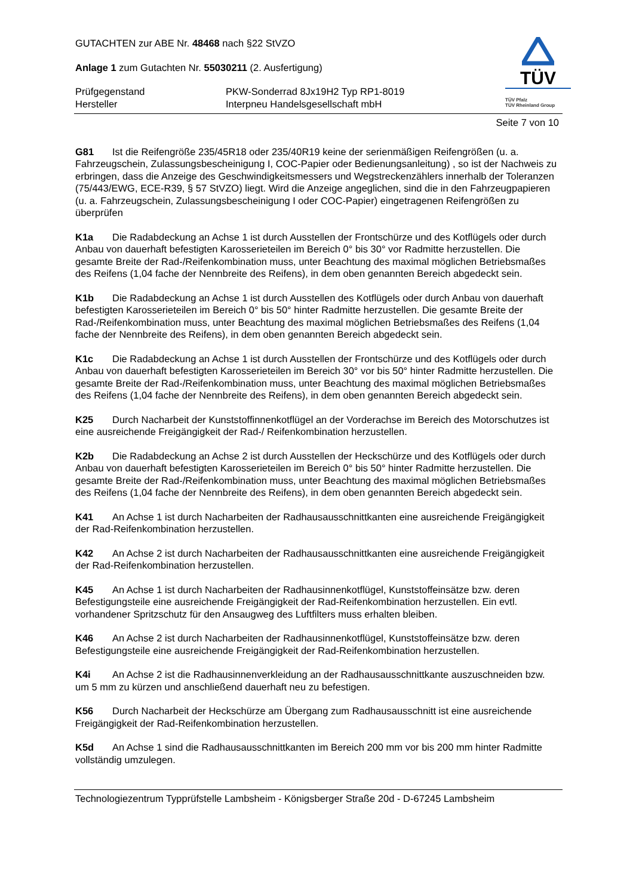GUTACHTEN zur ABE Nr. 48468 nach §22 StVZO
Anlage 1 zum Gutachten Nr. 55030211 (2. Ausfertigung)
Prüfgegenstand
PKW-Sonderrad 8Jx19H2 Typ RP1-8019
Hersteller
Interpneu Handelsgesellschaft mbH
TÜV
TÜV Pfalz
TÜV Rheinland Group
Seite 7 von 10
G81 Ist die Reifengröße 235/45R18 oder 235/40R19 keine der serienmäßigen Reifengrößen (u. a. Fahrzeugschein, Zulassungsbescheinigung I, COC-Papier oder Bedienungsanleitung) , so ist der Nachweis zu erbringen, dass die Anzeige des Geschwindigkeitsmessers und Wegstreckenzählers innerhalb der Toleranzen (75/443/EWG, ECE-R39, § 57 StVZO) liegt. Wird die Anzeige angeglichen, sind die in den Fahrzeugpapieren (u. a. Fahrzeugschein, Zulassungsbescheinigung I oder COC-Papier) eingetragenen Reifengrößen zu überprüfen
K1a Die Radabdeckung an Achse 1 ist durch Ausstellen der Frontschürze und des Kotflügels oder durch Anbau von dauerhaft befestigten Karosserieteilen im Bereich 0° bis 30° vor Radmitte herzustellen. Die gesamte Breite der Rad-/Reifenkombination muss, unter Beachtung des maximal möglichen Betriebsmaßes des Reifens (1,04 fache der Nennbreite des Reifens), in dem oben genannten Bereich abgedeckt sein.
K1b Die Radabdeckung an Achse 1 ist durch Ausstellen des Kotflügels oder durch Anbau von dauerhaft befestigten Karosserieteilen im Bereich 0° bis 50° hinter Radmitte herzustellen. Die gesamte Breite der Rad-/Reifenkombination muss, unter Beachtung des maximal möglichen Betriebsmaßes des Reifens (1,04 fache der Nennbreite des Reifens), in dem oben genannten Bereich abgedeckt sein.
K1c Die Radabdeckung an Achse 1 ist durch Ausstellen der Frontschürze und des Kotflügels oder durch Anbau von dauerhaft befestigten Karosserieteilen im Bereich 30° vor bis 50° hinter Radmitte herzustellen. Die gesamte Breite der Rad-/Reifenkombination muss, unter Beachtung des maximal möglichen Betriebsmaßes des Reifens (1,04 fache der Nennbreite des Reifens), in dem oben genannten Bereich abgedeckt sein.
K25 Durch Nacharbeit der Kunststoffinnenkotflügel an der Vorderachse im Bereich des Motorschutzes ist eine ausreichende Freigängigkeit der Rad-/ Reifenkombination herzustellen.
K2b Die Radabdeckung an Achse 2 ist durch Ausstellen der Heckschürze und des Kotflügels oder durch Anbau von dauerhaft befestigten Karosserieteilen im Bereich 0° bis 50° hinter Radmitte herzustellen. Die gesamte Breite der Rad-/Reifenkombination muss, unter Beachtung des maximal möglichen Betriebsmaßes des Reifens (1,04 fache der Nennbreite des Reifens), in dem oben genannten Bereich abgedeckt sein.
K41 An Achse 1 ist durch Nacharbeiten der Radhausausschnittkanten eine ausreichende Freigängigkeit der Rad-Reifenkombination herzustellen.
K42 An Achse 2 ist durch Nacharbeiten der Radhausausschnittkanten eine ausreichende Freigängigkeit der Rad-Reifenkombination herzustellen.
K45 An Achse 1 ist durch Nacharbeiten der Radhausinnenkotflügel, Kunststoffeinsätze bzw. deren Befestigungsteile eine ausreichende Freigängigkeit der Rad-Reifenkombination herzustellen. Ein evtl. vorhandener Spritzschutz für den Ansaugweg des Luftfilters muss erhalten bleiben.
K46 An Achse 2 ist durch Nacharbeiten der Radhausinnenkotflügel, Kunststoffeinsätze bzw. deren Befestigungsteile eine ausreichende Freigängigkeit der Rad-Reifenkombination herzustellen.
K4i An Achse 2 ist die Radhausinnenverkleidung an der Radhausausschnittkante auszuschneiden bzw. um 5 mm zu kürzen und anschließend dauerhaft neu zu befestigen.
K56 Durch Nacharbeit der Heckschürze am Übergang zum Radhausausschnitt ist eine ausreichende Freigängigkeit der Rad-Reifenkombination herzustellen.
K5d An Achse 1 sind die Radhausausschnittkanten im Bereich 200 mm vor bis 200 mm hinter Radmitte vollständig umzulegen.
Technologiezentrum Typprüfstelle Lambsheim - Königsberger Straße 20d - D-67245 Lambsheim